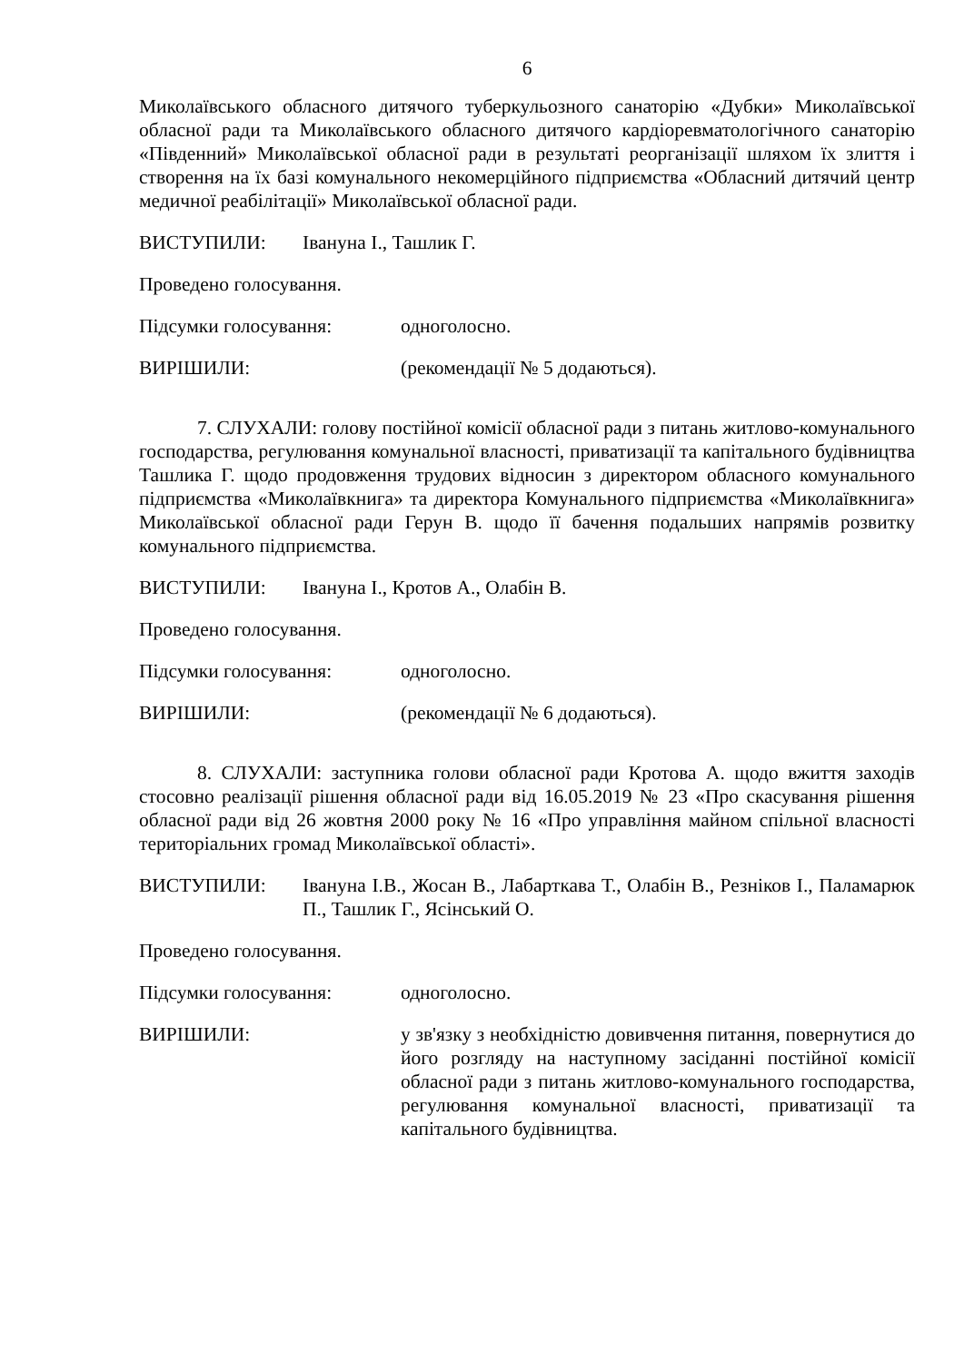6
Миколаївського обласного дитячого туберкульозного санаторію «Дубки» Миколаївської обласної ради та Миколаївського обласного дитячого кардіоревматологічного санаторію «Південний» Миколаївської обласної ради в результаті реорганізації шляхом їх злиття і створення на їх базі комунального некомерційного підприємства «Обласний дитячий центр медичної реабілітації» Миколаївської обласної ради.
ВИСТУПИЛИ: Івануна І., Ташлик Г.
Проведено голосування.
Підсумки голосування: одноголосно.
ВИРІШИЛИ: (рекомендації № 5 додаються).
7. СЛУХАЛИ: голову постійної комісії обласної ради з питань житлово-комунального господарства, регулювання комунальної власності, приватизації та капітального будівництва Ташлика Г. щодо продовження трудових відносин з директором обласного комунального підприємства «Миколаївкнига» та директора Комунального підприємства «Миколаївкнига» Миколаївської обласної ради Герун В. щодо її бачення подальших напрямів розвитку комунального підприємства.
ВИСТУПИЛИ: Івануна І., Кротов А., Олабін В.
Проведено голосування.
Підсумки голосування: одноголосно.
ВИРІШИЛИ: (рекомендації № 6 додаються).
8. СЛУХАЛИ: заступника голови обласної ради Кротова А. щодо вжиття заходів стосовно реалізації рішення обласної ради від 16.05.2019 № 23 «Про скасування рішення обласної ради від 26 жовтня 2000 року № 16 «Про управління майном спільної власності територіальних громад Миколаївської області».
ВИСТУПИЛИ: Івануна І.В., Жосан В., Лабарткава Т., Олабін В., Резніков І., Паламарюк П., Ташлик Г., Ясінський О.
Проведено голосування.
Підсумки голосування: одноголосно.
ВИРІШИЛИ: у зв'язку з необхідністю довивчення питання, повернутися до його розгляду на наступному засіданні постійної комісії обласної ради з питань житлово-комунального господарства, регулювання комунальної власності, приватизації та капітального будівництва.